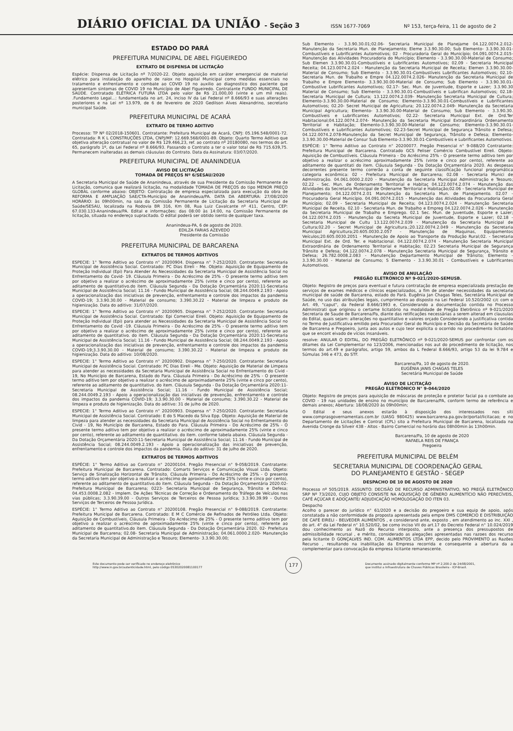DIÁRIO OFICIAL DA UNIÃO - Seção 3
ISSN 1677-7069 Nº 153, terça-feira, 11 de agosto de 2
ESTADO DO PARÁ
PREFEITURA MUNICIPAL DE ABEL FIGUEIREDO
EXTRATO DE DISPENSA DE LICITAÇÃO
Espécie: Dispensa de Licitação nº 7/2020-22. Objeto aquisição em caráter emergencial de material elétrico para instalação do aparelho de raiox no Hospital Municipal como medidas essenciais no tratamento e enfrentamento e combate ao COVID 19 no auxilio ao diagnostico dos paciente que apresentam sintomas de COVID 19 no Município de Abel Figueiredo. Contratante FUNDO MUNICIPAL DE SAÚDE. Contratado ELÉTRICA FUTURA LTDA pelo valor de R$ 21.000,00 (vinte e um mil reais). .Fundamento Legal...: fundamentada no art. 24, inciso IV da Lei Federal nº 8.666/93 e suas alterações posteriores e na Lei nº 13.979, de 6 de fevereiro de 2020 Gedilson Alves Alexandrino, secretario municipal Saúde.
PREFEITURA MUNICIPAL DE ACARÁ
EXTRATO DE TERMO ADITIVO
Processo: TP Nº 02/2018-150601. Contratante: Prefeitura Municipal de Acará, CNPJ: 05.196.548/0001-72. Contratada: R K L CONSTRUÇÕES LTDA, CNPJ/MF: 12.669.568/0001-89. Objeto: Quarto Termo Aditivo que objetiva alteração contratual no valor de R$ 129.466,23, ref. ao contrato nº 20180080, nos termos do art. 65, parágrafo 1º, da Lei Federal nº 8.666/93. Passando o Contrato a ter o valor total de R$ 715.639,75. Permanecem inalteradas as demais cláusulas do Contrato. Data da Assinatura: 03/07/2020.
PREFEITURA MUNICIPAL DE ANANINDEUA
AVISO DE LICITAÇÃO
TOMADA DE PREÇOS Nº 6/SESAU/2020
A Secretaria Municipal de Saúde de Ananindeua, através de sua Presidente da Comissão Permanente de Licitação, comunica que realizará licitação, na modalidade TOMADA DE PREÇOS do tipo MENOR PREÇO GLOBAL conforme abaixo: OBJETO: Contratação de empresa especializada para execução da obra de REFORMA E AMPLIAÇÃO SAE/CTA-Município de Ananindeua/PA. DATA DA ABERTURA: 27/08/2020 HORÁRIO: às 09h00min, na sala da Comissão Permanente de Licitação da Secretaria Municipal de Saúde/SESAU, localizada na Rodovia BR 316, Km 08, Rua Luiz Cavalcante nº 411, Centro, CEP: 67.030.133-Ananindeua/PA. Edital e informações: das 08:00 às 14:00, na Comissão Permanente de licitação, situada no endereço supracitado. O edital poderá ser obtido isento de qualquer taxa.
Ananindeua-PA, 6 de agosto de 2020.
EDILZA FARIAS AZEVEDO
Presidente da Comissão
PREFEITURA MUNICIPAL DE BARCARENA
EXTRATOS DE TERMOS ADITIVOS
ESPECIE: 1° Termo Aditivo ao Contrato n° 20200904. Dispensa n° 7-252/2020. Contratante: Secretaria Municipal de Assistência Social. Contratado: PC Dias Eireli - Me. Objeto: Aquisição de Equipamento de Proteção Individual (Epi) Para Atender As Necessidades da Secretaria Municipal de Assistência Social no Enfrentamento do Covid- 19. Cláusula Primeira - Do Acréscimo de 25% - O presente termo aditivo tem por objetivo a realizar o acréscimo de aproximadamente 25% (vinte e cinco por cento), referente ao aditamento de quantitativo.do item. Cláusula Segunda - Da Dotação Orçamentária 2020:11-Secretaria Municipal de Assistência Social; 11.16 - Fundo Municipal de Assistência Social; 08.244.0049.2.193 - Apoio a operacionalização das iniciativas de prevenção, enfrentamento e controle dos impactos da pandemia COVID-19; 3.3.90.30.00 - Material de consumo; 3.390.30.22 - Material de limpeza e produto de higienização. Data do aditivo: 31/07/2020.
ESPECIE: 1° Termo Aditivo ao Contrato n° 20200905. Dispensa n° 7-252/2020. Contratante: Secretaria Municipal de Assistência Social. Contratado: Epi Comercial Eireli. Objeto: Aquisição de Equipamento de Proteção Individual (Epi) para atender as Necessidades da Secretaria Municipal de Assistência Social no Enfrentamento do Covid -19. Cláusula Primeira - Do Acréscimo de 25% - O presente termo aditivo tem por objetivo a realizar o acréscimo de aproximadamente 25% (vinte e cinco por cento), referente ao aditamento de quantitativo. do item. Cláusula Segunda - Da Dotação Orçamentária 2020:11-Secretaria Municipal de Assistência Social; 11.16 - Fundo Municipal de Assistência Social; 08.244.0049.2.193 - Apoio a operacionalização das iniciativas de prevenção, enfrentamento e controle dos impactos da pandemia COVID-19;3.3.90.30.00 - Material de consumo; 3.390.30.22 - Material de limpeza e produto de higienização. Data do aditivo: 10/08/2020.
ESPECIE: 1° Termo Aditivo ao Contrato n° 20200902. Dispensa n° 7-250/2020. Contratante: Secretaria Municipal de Assistência Social. Contratado: PC Dias Eireli - Me. Objeto: Aquisição de Material de Limpeza para atender as necessidades da Secretaria Municipal de Assistência Social no Enfrentamento do Civid - 19, No Município de Barcarena, Estado do Para. Cláusula Primeira - Do Acréscimo de 25% - O presente termo aditivo tem por objetivo a realizar o acréscimo de aproximadamente 25% (vinte e cinco por cento), referente ao aditamento de quantitativo. do item. Cláusula Segunda - Da Dotação Orçamentária 2020:11-Secretaria Municipal de Assistência Social; 11.16 - Fundo Municipal de Assistência Social; 08.244.0049.2.193 - Apoio a operacionalização das iniciativas de prevenção, enfrentamento e controle dos impactos da pandemia COVID-19; 3.3.90.30.00 - Material de consumo; 3.390.30.22 - Material de limpeza e produto de higienização. Data do aditivo: 31 de julho de 2020.
ESPECIE: 1° Termo Aditivo ao Contrato n° 20200903. Dispensa n° 7-250/2020. Contratante: Secretaria Municipal de Assistência Social. Contratado: E do S Macedo da Silva Epp. Objeto: Aquisição de Material de limpeza para atender as necessidades da Secretaria Municipal de Assistência Social no Enfrentamento do Civid - 19, No Município de Barcarena, Estado do Para. Cláusula Primeira - Do Acréscimo de 25% - O presente termo aditivo tem por objetivo a realizar o acréscimo de aproximadamente 25% (vinte e cinco por cento), referente ao aditamento de quantitativo. do item. conforme tabela abaixo. Cláusula Segunda - Da Dotação Orçamentária 2020:11-Secretaria Municipal de Assistência Social; 11.16 - Fundo Municipal de Assistência Social; 08.244.0049.2.193 - Apoio a operacionalização das iniciativas de prevenção, enfrentamento e controle dos impactos da pandemia. Data do aditivo: 31 de julho de 2020.
EXTRATOS DE TERMOS ADITIVOS
ESPÉCIE: 1° Termo Aditivo ao Contrato n° 20200104. Pregão Presencial n° 9-058/2019. Contratante: Prefeitura Municipal de Barcarena. Contratado: Comarts Serviços e Comunicação Visual Ltda. Objeto: Serviço de Sinalização Horizontal de Trânsito. Cláusula Primeira - Do Acréscimo de 25% - O presente termo aditivo tem por objetivo a realizar o acréscimo de aproximadamente 25% (vinte e cinco por cento), referente ao aditamento de quantitativo.do item. Cláusula Segunda - Da Dotação Orçamentária 2020:02-Prefeitura Municipal de Barcarena; 0223- Secretaria Municipal de Segurança, Trânsito e Defesa; 04.453.0008.2.082 - Implem. De Ações Técnicas de Correção e Ordenamento do Tráfego de Veículos nas vias públicas; 3.3.90.39.00 - Outros Serviços de Terceiros de Pessoa Jurídica; 3.3.90.39.99 - Outros Serviços de Terceiros de Pessoa Jurídica.
ESPÉCIE: 1° Termo Aditivo ao Contrato n° 20200108. Pregão Presencial n° 9-088/2019. Contratante: Prefeitura Municipal de Barcarena. Contratado: E M C Comércio de Refinados de Petróleo Ltda. Objeto: Aquisição de Combustíveis. Cláusula Primeira - Do Acréscimo de 25% - O presente termo aditivo tem por objetivo a realizar o acréscimo de aproximadamente 25% (vinte e cinco por cento), referente ao aditamento de quantitativo.do item. Cláusula Segunda - Da Dotação Orçamentária 2020. 02- Prefeitura Municipal de Barcarena; 02.08- Secretaria Municipal de Administração; 04.061.0000.2.020- Manutenção da Secretaria Municipal de Administração e Tesouro; Elemento- 3.3.90.30.00;
Sub Elemento - 3.3.90.30.01;02.06- Secretaria Municipal de Planejame 04.122.0074.2.012- Manutenção da Secretaria Mun. de Planejamento; Eleme 3.3.90.30.00; Sub Elemento- 3.3.90.30.01-Combustíveis e Lubrificantes Automotivos; 02 - Procuradoria Geral do Município; 04.091.0074.2.015- Manutenção das Atividades Procuradoria do Município; Elemento - 3.3.90.30.00-Material de Consumo; Sub Elemen 3.3.90.30.01-Combustíveis e Lubrificantes Automotivos; 02.09 - Secretaria Municipal Receita; 04.123.0074.2.024 - Manutenção da Secretaria Municipal de Receita; Elemen 3.3.90.30.00-Material de Consumo; Sub Elemento - 3.3.90.30.01-Combustíveis Lubrificantes Automotivos; 02.10-Secretaria Mun. de Trabalho e Empre 04.122.0074.2.026- Manutenção da Secretaria Municipal de Trabalho e Empre Elemento- 3.3.90.30.00-Material de Consumo; Sub Elemento - 3.3.90.30.01-Combustíve Lubrificantes Automotivos; 02.17- Sec. Mun. de Juventude, Esporte e Lazer; 3.3.90.30 Material de Consumo; Sub Elemento - 3.3.90.30.01-Combustíveis e Lubrifican Automotivos; 02.18- Secretaria Municipal de Cultura; 13.122.0074.2.039- Manutenção Secretaria Municipal de Cultura; Elemento-3.3.90.30.00-Material de Consumo; Elemento-3.3.90.30.01-Combustíveis e Lubrificantes Automotivos; 02.20- Secret Municipal de Agricultura; 20.122.0074.2.049- Manutenção da Secretaria Municipal Agricultura; Elemento- 3.3.90.30.00-Material de Consumo; Sub Elemento - 3.3.90.30. Combustíveis e Lubrificantes Automotivos; 02.22- Secretaria Municipal Ext. de Ord.Ter Habitacional;04.122.0074.2.074- Manutenção da Secretaria Municipal Extraordinária Ordenamento Territorial e Habitação; Elemento-3.3.90.30.00-Material de Consumo; Elemento-3.3.90.30.01-Combustíveis e Lubrificantes Automotivos; 02.23-Secret Municipal de Segurança Trânsito e Defesa; 04.122.0074.2.078-Manutenção da Secret Municipal de Segurança, Trânsito e Defesa; Elemento-3.3.90.30.00-Material de Consur Sub Elemento-3.3.90.30.01-Combustíveis e Lubrificantes Automotivos.
ESPÉCIE: 1° Termo Aditivo ao Contrato n° 20200077. Pregão Presencial n° 9-088/20 Contratante: Prefeitura Municipal de Barcarena. Contratado GCS Peliser Comércio Combustível Eireli. Objeto: Aquisição de Combustíveis. Cláusula Primeira - Do Acréscimo 25% - O presente termo aditivo tem por objetivo a realizar o acréscimo aproximadamente 25% (vinte e cinco por cento), referente ao aditamento de quantitati do item. Cláusula Segunda - Da Dotação Orçamentária 2020. As despesas decorrentes presente termo correrão a conta de seguinte classificação funcional programática categoria econômica: 02 - Prefeitura Municipal de Barcarena; 02.08 - Secretaria Munici de Admnistração. 04.061.0000.2.020 - Manutenção da Secretaria Municipal Administração e Tesouro; 02.22 - Sec. Mun. de Ordenamento Territorial e Habitaç 04.122.0074.2.074 - Manutenção das Atividades da Secretaria Municipal de Ordename Territorial e Habitação;02.06 - Secretaria Municipal de Planejamento; 04.122.0074.2.01 Manutenção da Secretaria Mun. de Planejamento. 02.07 - Procuradoria Geral Município. 04.091.0074.2.015 - Manutenção das Atividades da Procuradoria Geral Município; 02.09 - Secretaria Municipal de Receita; 04.123.0074.2.024 - Manutenção Secretaria Municipal de Receita. 02.10 - Secretaria Mun. de Trabalho e Empreg 04.122.0074.2.026 - Manutenção da Secretaria Municipal de Trabalho e Emprego. 02.1 Sec. Mun. de Juventude, Esporte e Lazer; 04.122.0074.2.035 - Manutenção da Secreta Municipal de Juventude, Esporte e Lazer; 02.18 - Secretaria Municipal de Cultu 13.122.0074.2.039 - Manutenção da Secretaria Municipal de Cultura;02.20 - Secret Municipal de Agricultura.;20.122.0074.2.049 - Manutenção da Secretaria Municipal Agricultura;20.605.0030.2.057 - Manutenção de Maquinas, Equipamentos Veículos;20.605.0030.2051 - Manutenção de Apoio ao Transporte da Produção Rural;02. - Secretaria Municipal Ext. de Ord. Ter. e Habitacional. 04.122.0074.2.074 - Manutenção Secretaria Municipal Extraordinária de Ordenamento Territorial e Habitação; 02.23 Secretaria Municipal de Segurança Trânsito e Defesa; 04.122.0074.2.078 - Manutenção Secretaria Municipal de Segurança, Trânsito e Defesa; 26.782.0008.2.083 - Manutenção Departamento Municipal de Trânsito; Elemento - 3.3.90.30.00 - Material de Consumo; S Elemento - 3.3.90.30.01 - Combustíveis e Lubrificantes Automotivos.
AVISO DE ANULAÇÃO
PREGÃO ELETRÔNICO Nº 9-021/2020-SEMUSB.
Objeto: Registro de preços para eventual e futura contratação de empresa especializada prestação de serviços de exames médicos e clínicos especializados, a fim de atender necessidades da secretaria municipal de saúde de Barcarena, estado do Pará. Eugênia Jan Chagas Teles, Secretária Municipal de Saúde, no uso das atribuições legais, cumprimento ao disposto na Lei Federal 10.520/2002 c/c com o Art. 49, "caput", da Federal 8.666/1993 e, Considerando a documentação contida no Processo Administrati que originou o certame licitatório na modalidade de Pregão Eletrônico nº 9-021/2020 Secretaria de Saude de Barcarena/Pa, diante das retificações necessárias a serem alterad em clausulas do Edital, quais sejam: alterações no quantitativo e valores orçado Considerando a justificativa contida no Termo de Justificativa emitido pela Procurador Geral do Município e Decisão da Secretária de Saúde de Barcarena e Pregoeiro, junta aos autos e cujo teor explicita o ocorrido no procedimento licitatório que se encont eivado de vícios insanáveis.
resolve: ANULAR O EDITAL, DO PREGÃO ELETRÔNICO nº 9-021/2020-SEMUS por confrontar com os ditames da Lei Complementar no 123/2006, mencionadas nos aut do procedimento de licitação, nos termos do art.49 e parágrafos, artigo 59, ambos da L Federal 8.666/93, artigo 53 da lei 9.784 e Súmulas 346 e 473, do STF.
Barcarena/Pa, 10 de agosto de 2020.
EUGÊNIA JANIS CHAGAS TELES
Secretária Municipal de Saúde
AVISO DE LICITAÇÃO
PREGÃO ELETRÔNICO N° 9-044/2020
Objeto: Registro de preços para aquisição de máscaras de proteção e protetor facial pa o combate ao COVID - 19 nas unidades de ensino no município de Barcarena/PA, conform termo de referência e demais anexos; Abertura: 18/08/2020 às 09h00min;
O Edital e seus anexos estarão à disposição dos interessados nos síti www.comprasgovernamentais.com.br (UASG 980425) www.barcarena.pa.gov.br/portal/licitacao; e no Departamento de Licitações e Contrat (CPL) sito a Prefeitura Municipal de Barcarena, localizada na Avenida Cronge da Silveir 438 - Altos - Bairro Comercial no horário das 08h00min às 13h00min.
Barcarena/Pa, 10 de agosto de 2020
RAFAELA REIS DE FRANÇA
Pregoeira
PREFEITURA MUNICIPAL DE BELÉM
SECRETARIA MUNICIPAL DE COORDENAÇÃO GERAL
DO PLANEJAMENTO E GESTÃO - SEGEP
DESPACHO DE 10 DE AGOSTO DE 2020
Processo nº 505/2019. ASSUNTO: DECISÃO DE RECURSO ADMINISTRATIVO, NO PREGÃ ELETRÔNICO SRP Nº 73/2020, CUJO OBJETO CONSISTE NA AQUISIÇÃO DE GÊNERO ALIMENTÍCIO NÃO PERECÍVEIS, CAFÉ AÇÚCAR E ADOÇANTE/ ADJUDICAÇÃO HOMOLOGAÇÃO DO ITEN 03.
Despacho
Acolho o parecer do jurídico n° 61/2020 e a decisão do pregoeiro e sua equip de apoio, após constatada a não conformidade da proposta apresentada pela empre DMS COMERCIO E DISTRIBUIÇÃO DE CAFÉ EIRELI - BELVEDER ALIMENTOS , e considerand ante, exposto , em atendimento ao inc. XXI , do art. 4° da Lei Federal n° 10.520/02, be como inciso VII do art.17 do Decreto Federal n° 10.024/2019 dou conhecimento as Razõ do Recurso interposto, ante a presença dos pressupostos de admissibilidade recursal , e mérito, considerado as alegações apresentadas nas razoes dos recurso pela licitante D GONÇALVES IND. COM. ALIMENTOS LTDA EPP, decido pelo PROVIMENTO as Razões Recurso , resultando na inabilitação da Empresa recorrida e consequente a abertura da a complementar para convocação da empresa licitante remanescente.
Este documento pode ser verificado no endereço eletrônico
http://www.in.gov.br/autenticidade.html, pelo código 05302020081100177
177
Documento assinado digitalmente conforme MP nº 2.200-2 de 24/08/2001,
que institui a Infraestrutura de Chaves Públicas Brasileira - ICP-Brasil.